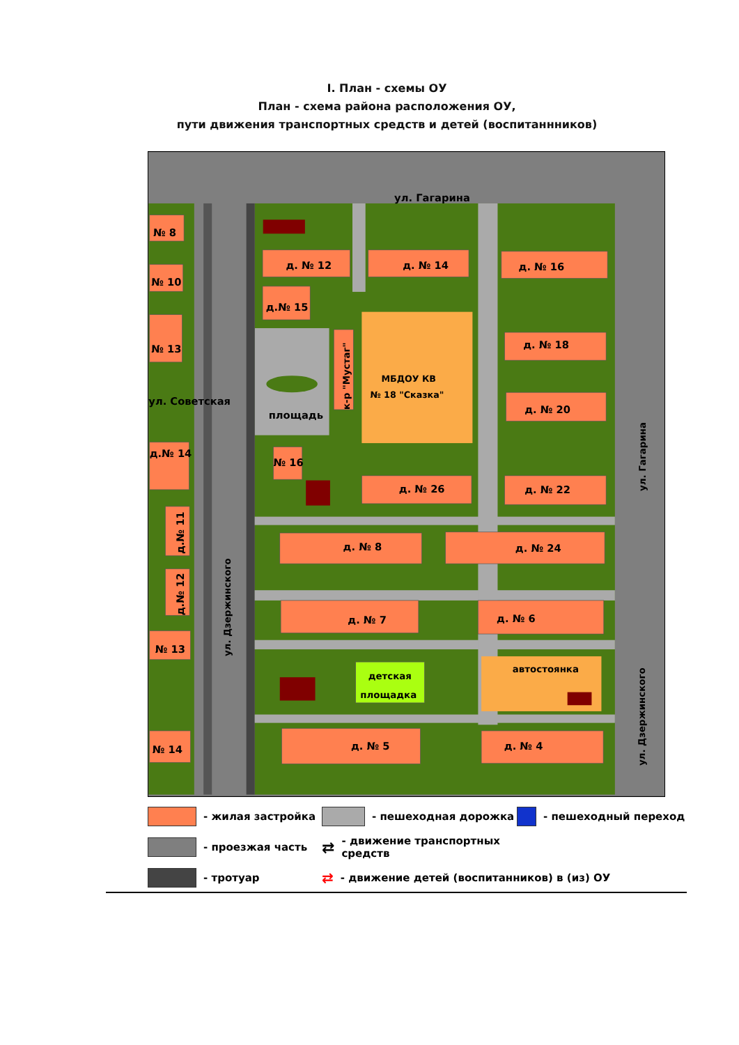I. План - схемы ОУ
План - схема района расположения ОУ,
пути движения транспортных средств и детей (воспитаннников)
ул. Гагарина
ул. Советская
№ 8
№ 10
№ 13
д.№ 14
№ 16
№ 13
№ 14
д. № 12
д. № 14
д. № 16
д.№ 15
д. № 18
д. № 20
д. № 26
д. № 22
д. № 8
д. № 24
д. № 7
д. № 6
д. № 5
д. № 4
площадь
МБДОУ КВ
№ 18 "Сказка"
детская
площадка
автостоянка
к-р "Мустаг"
д.№ 11
д.№ 12
ул. Дзержинского
ул. Гагарина
ул. Дзержинского
- жилая застройка
- пешеходная дорожка
- пешеходный переход
- проезжая часть
⇄ - движение транспортных средств
- тротуар
⇄ - движение детей (воспитанников) в (из) ОУ